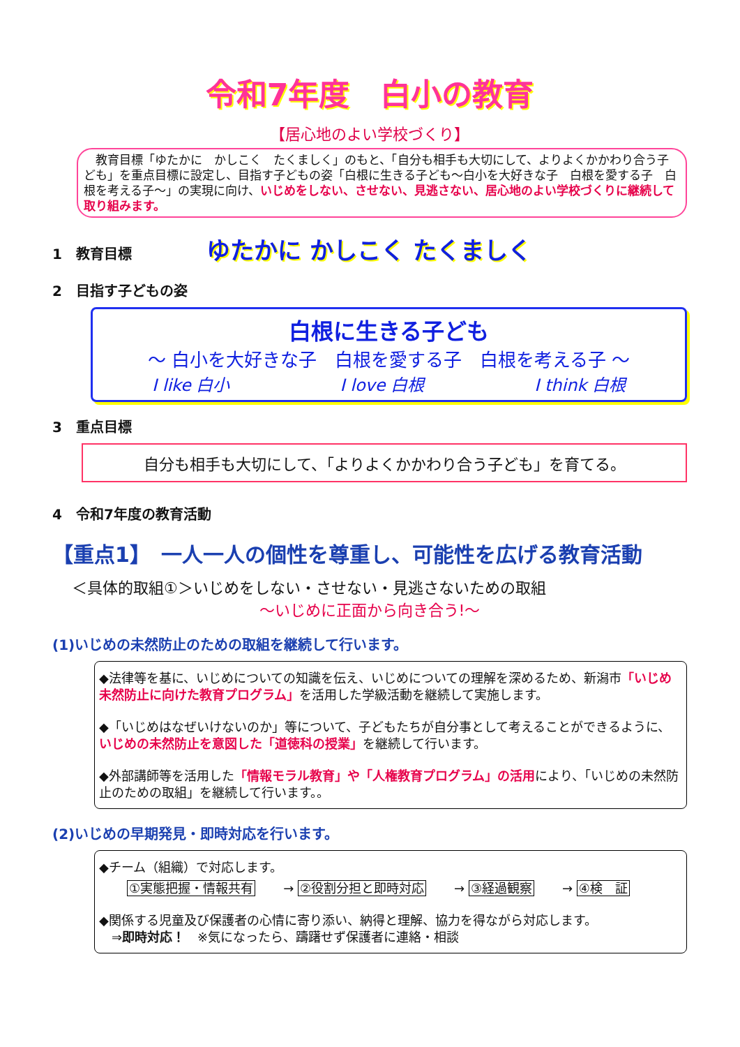令和7年度　白小の教育
【居心地のよい学校づくり】
　教育目標「ゆたかに　かしこく　たくましく」のもと、「自分も相手も大切にして、よりよくかかわり合う子ども」を重点目標に設定し、目指す子どもの姿「白根に生きる子ども～白小を大好きな子　白根を愛する子　白根を考える子～」の実現に向け、いじめをしない、させない、見逃さない、居心地のよい学校づくりに継続して取り組みます。
1　教育目標 ゆたかに かしこく たくましく
2　目指す子どもの姿
白根に生きる子ども
～ 白小を大好きな子　白根を愛する子　白根を考える子 ～
I like 白小 I love 白根 I think 白根
3　重点目標
自分も相手も大切にして、「よりよくかかわり合う子ども」を育てる。
4　令和7年度の教育活動
【重点1】　一人一人の個性を尊重し、可能性を広げる教育活動
＜具体的取組①＞いじめをしない・させない・見逃さないための取組
～いじめに正面から向き合う!～
(1)いじめの未然防止のための取組を継続して行います。
◆法律等を基に、いじめについての知識を伝え、いじめについての理解を深めるため、新潟市「いじめ未然防止に向けた教育プログラム」を活用した学級活動を継続して実施します。
◆「いじめはなぜいけないのか」等について、子どもたちが自分事として考えることができるように、いじめの未然防止を意図した「道徳科の授業」を継続して行います。
◆外部講師等を活用した「情報モラル教育」や「人権教育プログラム」の活用により、「いじめの未然防止のための取組」を継続して行います。。
(2)いじめの早期発見・即時対応を行います。
◆チーム（組織）で対応します。
①実態把握・情報共有 → ②役割分担と即時対応 → ③経過観察 → ④検　証
◆関係する児童及び保護者の心情に寄り添い、納得と理解、協力を得ながら対応します。
　⇒即時対応！　※気になったら、躊躇せず保護者に連絡・相談